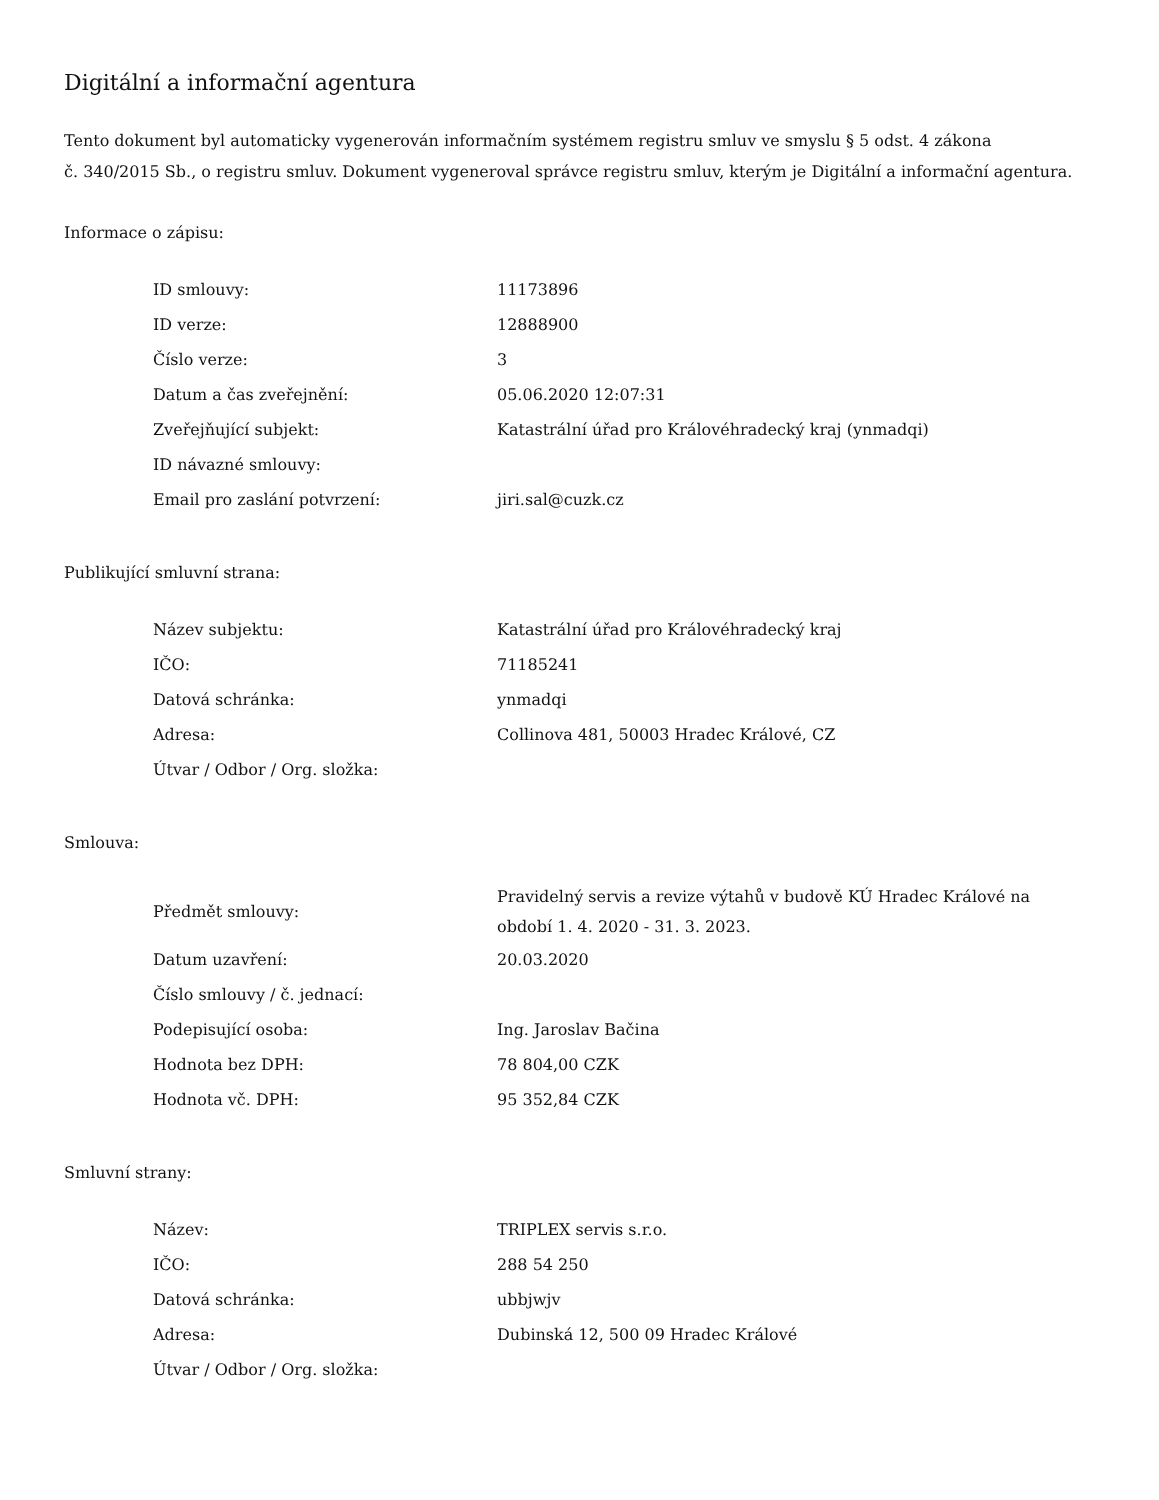Digitální a informační agentura
Tento dokument byl automaticky vygenerován informačním systémem registru smluv ve smyslu § 5 odst. 4 zákona
č. 340/2015 Sb., o registru smluv. Dokument vygeneroval správce registru smluv, kterým je Digitální a informační agentura.
Informace o zápisu:
| ID smlouvy: | 11173896 |
| ID verze: | 12888900 |
| Číslo verze: | 3 |
| Datum a čas zveřejnění: | 05.06.2020 12:07:31 |
| Zveřejňující subjekt: | Katastrální úřad pro Královéhradecký kraj (ynmadqi) |
| ID návazné smlouvy: | |
| Email pro zaslání potvrzení: | jiri.sal@cuzk.cz |
Publikující smluvní strana:
| Název subjektu: | Katastrální úřad pro Královéhradecký kraj |
| IČO: | 71185241 |
| Datová schránka: | ynmadqi |
| Adresa: | Collinova 481, 50003 Hradec Králové, CZ |
| Útvar / Odbor / Org. složka: | |
Smlouva:
| Předmět smlouvy: | Pravidelný servis a revize výtahů v budově KÚ Hradec Králové na období 1. 4. 2020 - 31. 3. 2023. |
| Datum uzavření: | 20.03.2020 |
| Číslo smlouvy / č. jednací: | |
| Podepisující osoba: | Ing. Jaroslav Bačina |
| Hodnota bez DPH: | 78 804,00 CZK |
| Hodnota vč. DPH: | 95 352,84 CZK |
Smluvní strany:
| Název: | TRIPLEX servis s.r.o. |
| IČO: | 288 54 250 |
| Datová schránka: | ubbjwjv |
| Adresa: | Dubinská 12, 500 09 Hradec Králové |
| Útvar / Odbor / Org. složka: | |